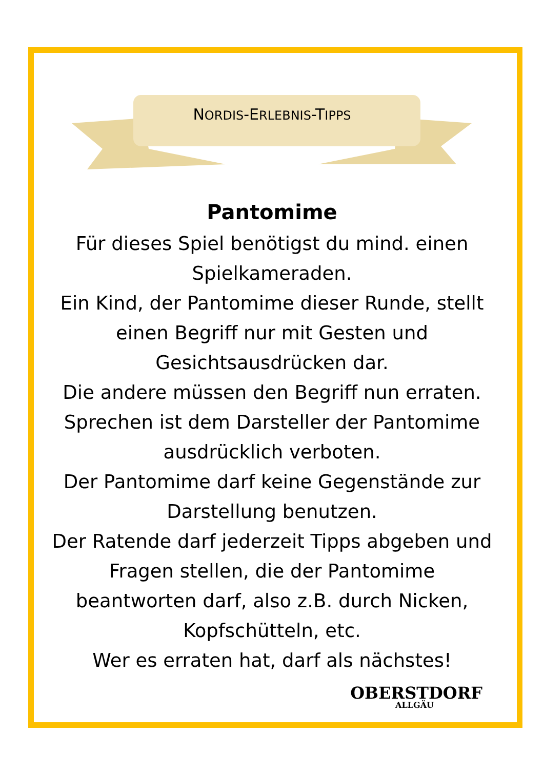NORDIS-ERLEBNIS-TIPPS
Pantomime
Für dieses Spiel benötigst du mind. einen Spielkameraden.
Ein Kind, der Pantomime dieser Runde, stellt einen Begriff nur mit Gesten und Gesichtsausdrücken dar.
Die andere müssen den Begriff nun erraten.
Sprechen ist dem Darsteller der Pantomime ausdrücklich verboten.
Der Pantomime darf keine Gegenstände zur Darstellung benutzen.
Der Ratende darf jederzeit Tipps abgeben und Fragen stellen, die der Pantomime beantworten darf, also z.B. durch Nicken, Kopfschütteln, etc.
Wer es erraten hat, darf als nächstes!
OBERSTDORF
ALLGÄU